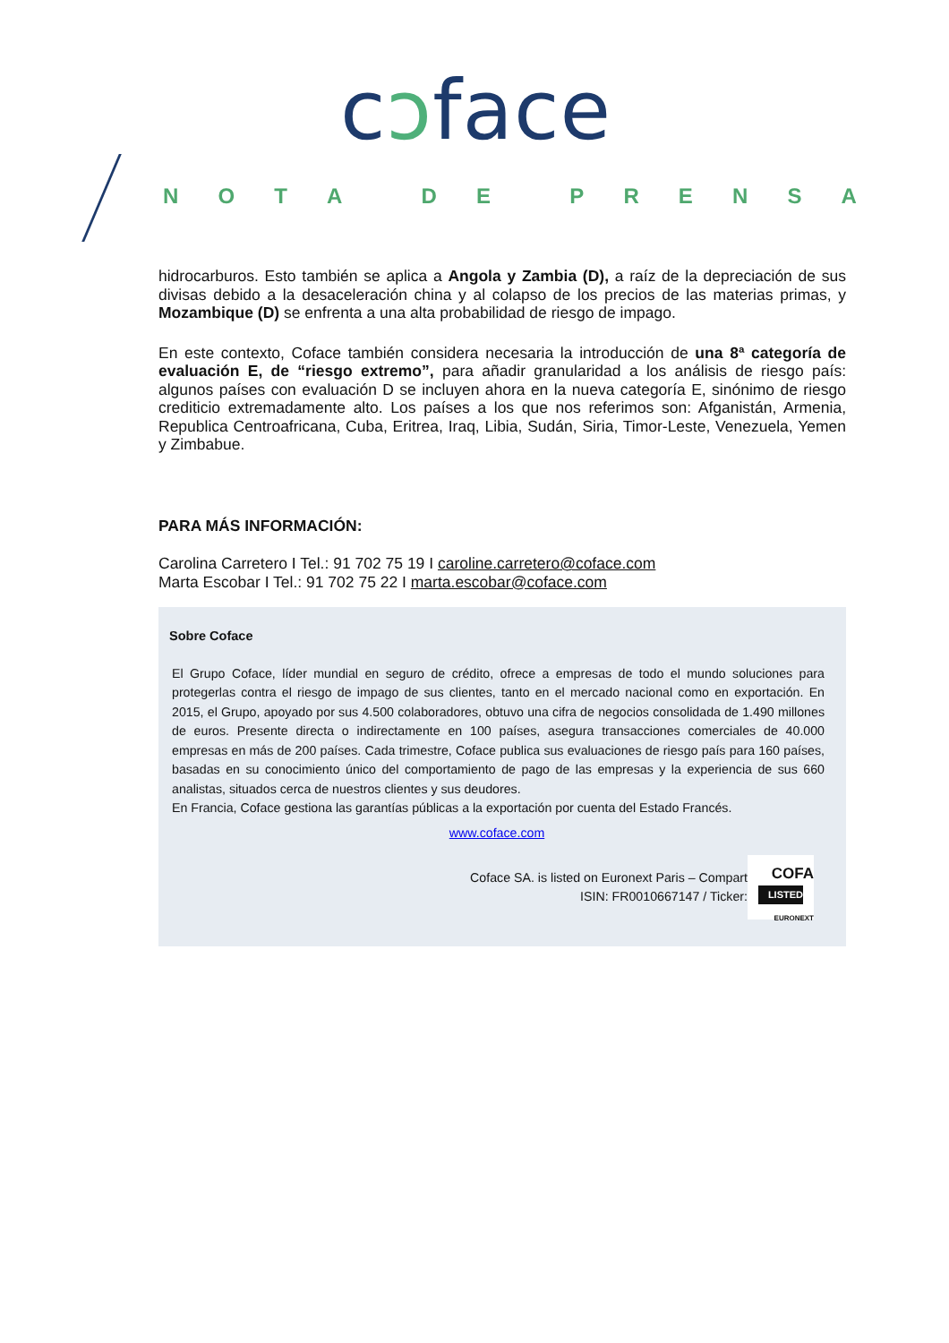cɔface
NOTA DE PRENSA
hidrocarburos. Esto también se aplica a Angola y Zambia (D), a raíz de la depreciación de sus divisas debido a la desaceleración china y al colapso de los precios de las materias primas, y Mozambique (D) se enfrenta a una alta probabilidad de riesgo de impago.
En este contexto, Coface también considera necesaria la introducción de una 8ª categoría de evaluación E, de “riesgo extremo”, para añadir granularidad a los análisis de riesgo país: algunos países con evaluación D se incluyen ahora en la nueva categoría E, sinónimo de riesgo crediticio extremadamente alto. Los países a los que nos referimos son: Afganistán, Armenia, Republica Centroafricana, Cuba, Eritrea, Iraq, Libia, Sudán, Siria, Timor-Leste, Venezuela, Yemen y Zimbabue.
PARA MÁS INFORMACIÓN:
Carolina Carretero I Tel.: 91 702 75 19 I caroline.carretero@coface.com
Marta Escobar I Tel.: 91 702 75 22 I marta.escobar@coface.com
Sobre Coface
El Grupo Coface, líder mundial en seguro de crédito, ofrece a empresas de todo el mundo soluciones para protegerlas contra el riesgo de impago de sus clientes, tanto en el mercado nacional como en exportación. En 2015, el Grupo, apoyado por sus 4.500 colaboradores, obtuvo una cifra de negocios consolidada de 1.490 millones de euros. Presente directa o indirectamente en 100 países, asegura transacciones comerciales de 40.000 empresas en más de 200 países. Cada trimestre, Coface publica sus evaluaciones de riesgo país para 160 países, basadas en su conocimiento único del comportamiento de pago de las empresas y la experiencia de sus 660 analistas, situados cerca de nuestros clientes y sus deudores.
En Francia, Coface gestiona las garantías públicas a la exportación por cuenta del Estado Francés.
www.coface.com
Coface SA. is listed on Euronext Paris – Compart
ISIN: FR0010667147 / Ticker:
COFA
LISTED
EURONEXT